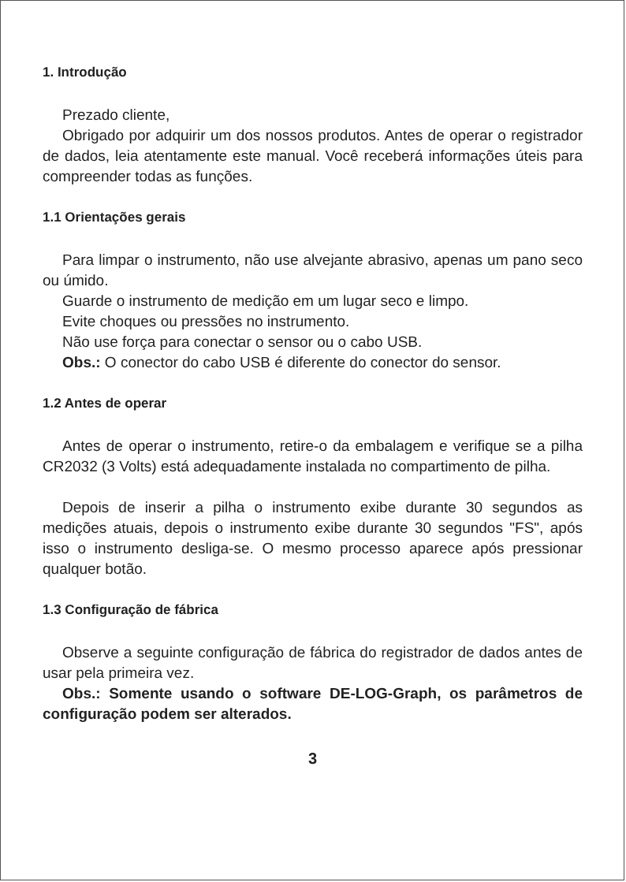1. Introdução
Prezado cliente,
Obrigado por adquirir um dos nossos produtos. Antes de operar o registrador de dados, leia atentamente este manual. Você receberá informações úteis para compreender todas as funções.
1.1 Orientações gerais
Para limpar o instrumento, não use alvejante abrasivo, apenas um pano seco ou úmido.
Guarde o instrumento de medição em um lugar seco e limpo.
Evite choques ou pressões no instrumento.
Não use força para conectar o sensor ou o cabo USB.
Obs.: O conector do cabo USB é diferente do conector do sensor.
1.2 Antes de operar
Antes de operar o instrumento, retire-o da embalagem e verifique se a pilha CR2032 (3 Volts) está adequadamente instalada no compartimento de pilha.
Depois de inserir a pilha o instrumento exibe durante 30 segundos as medições atuais, depois o instrumento exibe durante 30 segundos "FS", após isso o instrumento desliga-se. O mesmo processo aparece após pressionar qualquer botão.
1.3 Configuração de fábrica
Observe a seguinte configuração de fábrica do registrador de dados antes de usar pela primeira vez.
Obs.: Somente usando o software DE-LOG-Graph, os parâmetros de configuração podem ser alterados.
3